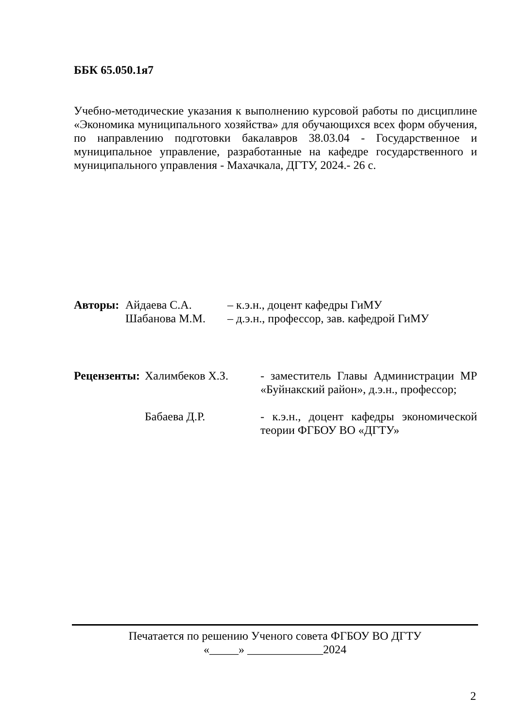ББК 65.050.1я7
Учебно-методические указания к выполнению курсовой работы по дисциплине «Экономика муниципального хозяйства» для обучающихся всех форм обучения, по направлению подготовки бакалавров 38.03.04 - Государственное и муниципальное управление, разработанные на кафедре государственного и муниципального управления - Махачкала, ДГТУ, 2024.- 26 с.
| Авторы: | Айдаева С.А. | – к.э.н., доцент кафедры ГиМУ |
| | Шабанова М.М. | – д.э.н., профессор, зав. кафедрой ГиМУ |
| Рецензенты: | Халимбеков Х.З. | - заместитель Главы Администрации МР «Буйнакский район», д.э.н., профессор; |
| | Бабаева Д.Р. | - к.э.н., доцент кафедры экономической теории ФГБОУ ВО «ДГТУ» |
Печатается по решению Ученого совета ФГБОУ ВО ДГТУ
«_____» _____________2024
2